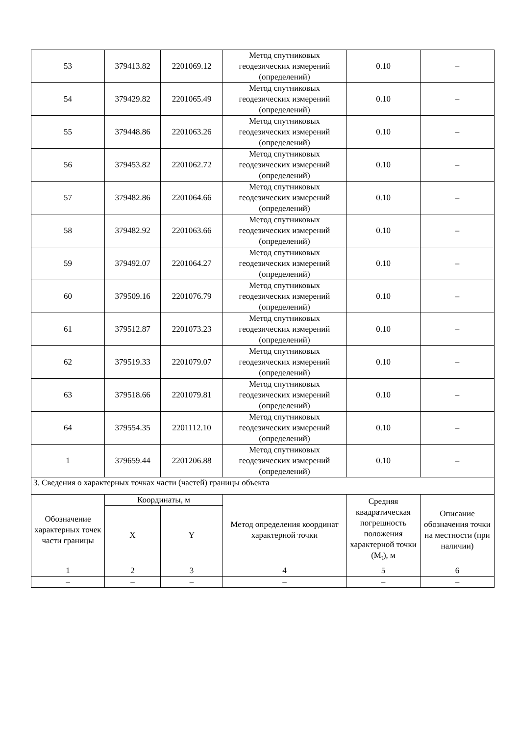| 53 | 379413.82 | 2201069.12 | Метод спутниковых геодезических измерений (определений) | 0.10 | – |
| 54 | 379429.82 | 2201065.49 | Метод спутниковых геодезических измерений (определений) | 0.10 | – |
| 55 | 379448.86 | 2201063.26 | Метод спутниковых геодезических измерений (определений) | 0.10 | – |
| 56 | 379453.82 | 2201062.72 | Метод спутниковых геодезических измерений (определений) | 0.10 | – |
| 57 | 379482.86 | 2201064.66 | Метод спутниковых геодезических измерений (определений) | 0.10 | – |
| 58 | 379482.92 | 2201063.66 | Метод спутниковых геодезических измерений (определений) | 0.10 | – |
| 59 | 379492.07 | 2201064.27 | Метод спутниковых геодезических измерений (определений) | 0.10 | – |
| 60 | 379509.16 | 2201076.79 | Метод спутниковых геодезических измерений (определений) | 0.10 | – |
| 61 | 379512.87 | 2201073.23 | Метод спутниковых геодезических измерений (определений) | 0.10 | – |
| 62 | 379519.33 | 2201079.07 | Метод спутниковых геодезических измерений (определений) | 0.10 | – |
| 63 | 379518.66 | 2201079.81 | Метод спутниковых геодезических измерений (определений) | 0.10 | – |
| 64 | 379554.35 | 2201112.10 | Метод спутниковых геодезических измерений (определений) | 0.10 | – |
| 1 | 379659.44 | 2201206.88 | Метод спутниковых геодезических измерений (определений) | 0.10 | – |
| 3. Сведения о характерных точках части (частей) границы объекта | | | | | |
| Обозначение характерных точек части границы | Координаты, м | | Метод определения координат характерной точки | Средняя квадратическая погрешность положения характерной точки (M<sub>t</sub>), м | Описание обозначения точки на местности (при наличии) |
| | X | Y | | | |
| 1 | 2 | 3 | 4 | 5 | 6 |
| – | – | – | – | – | – |